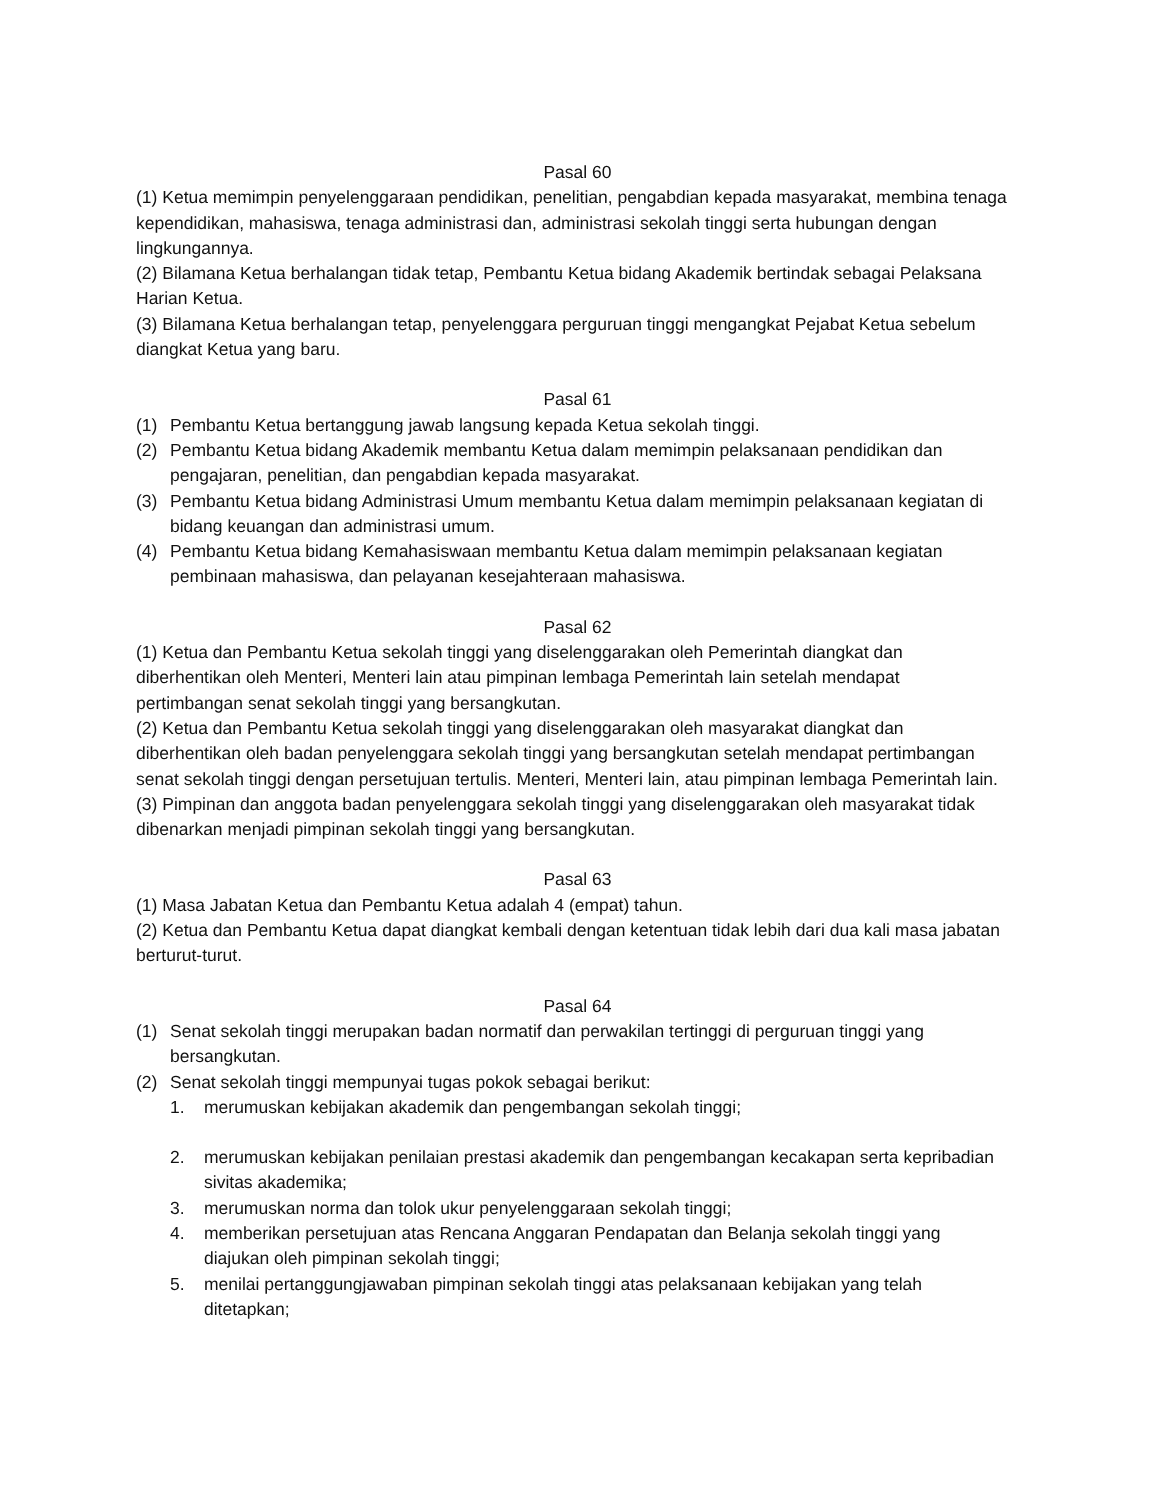Pasal 60
(1) Ketua memimpin penyelenggaraan pendidikan, penelitian, pengabdian kepada masyarakat, membina tenaga kependidikan, mahasiswa, tenaga administrasi dan, administrasi sekolah tinggi serta hubungan dengan lingkungannya.
(2) Bilamana Ketua berhalangan tidak tetap, Pembantu Ketua bidang Akademik bertindak sebagai Pelaksana Harian Ketua.
(3) Bilamana Ketua berhalangan tetap, penyelenggara perguruan tinggi mengangkat Pejabat Ketua sebelum diangkat Ketua yang baru.
Pasal 61
(1) Pembantu Ketua bertanggung jawab langsung kepada Ketua sekolah tinggi.
(2) Pembantu Ketua bidang Akademik membantu Ketua dalam memimpin pelaksanaan pendidikan dan pengajaran, penelitian, dan pengabdian kepada masyarakat.
(3) Pembantu Ketua bidang Administrasi Umum membantu Ketua dalam memimpin pelaksanaan kegiatan di bidang keuangan dan administrasi umum.
(4) Pembantu Ketua bidang Kemahasiswaan membantu Ketua dalam memimpin pelaksanaan kegiatan pembinaan mahasiswa, dan pelayanan kesejahteraan mahasiswa.
Pasal 62
(1) Ketua dan Pembantu Ketua sekolah tinggi yang diselenggarakan oleh Pemerintah diangkat dan diberhentikan oleh Menteri, Menteri lain atau pimpinan lembaga Pemerintah lain setelah mendapat pertimbangan senat sekolah tinggi yang bersangkutan.
(2) Ketua dan Pembantu Ketua sekolah tinggi yang diselenggarakan oleh masyarakat diangkat dan diberhentikan oleh badan penyelenggara sekolah tinggi yang bersangkutan setelah mendapat pertimbangan senat sekolah tinggi dengan persetujuan tertulis. Menteri, Menteri lain, atau pimpinan lembaga Pemerintah lain.
(3) Pimpinan dan anggota badan penyelenggara sekolah tinggi yang diselenggarakan oleh masyarakat tidak dibenarkan menjadi pimpinan sekolah tinggi yang bersangkutan.
Pasal 63
(1) Masa Jabatan Ketua dan Pembantu Ketua adalah 4 (empat) tahun.
(2) Ketua dan Pembantu Ketua dapat diangkat kembali dengan ketentuan tidak lebih dari dua kali masa jabatan berturut-turut.
Pasal 64
(1) Senat sekolah tinggi merupakan badan normatif dan perwakilan tertinggi di perguruan tinggi yang bersangkutan.
(2) Senat sekolah tinggi mempunyai tugas pokok sebagai berikut:
1. merumuskan kebijakan akademik dan pengembangan sekolah tinggi;
2. merumuskan kebijakan penilaian prestasi akademik dan pengembangan kecakapan serta kepribadian sivitas akademika;
3. merumuskan norma dan tolok ukur penyelenggaraan sekolah tinggi;
4. memberikan persetujuan atas Rencana Anggaran Pendapatan dan Belanja sekolah tinggi yang diajukan oleh pimpinan sekolah tinggi;
5. menilai pertanggungjawaban pimpinan sekolah tinggi atas pelaksanaan kebijakan yang telah ditetapkan;